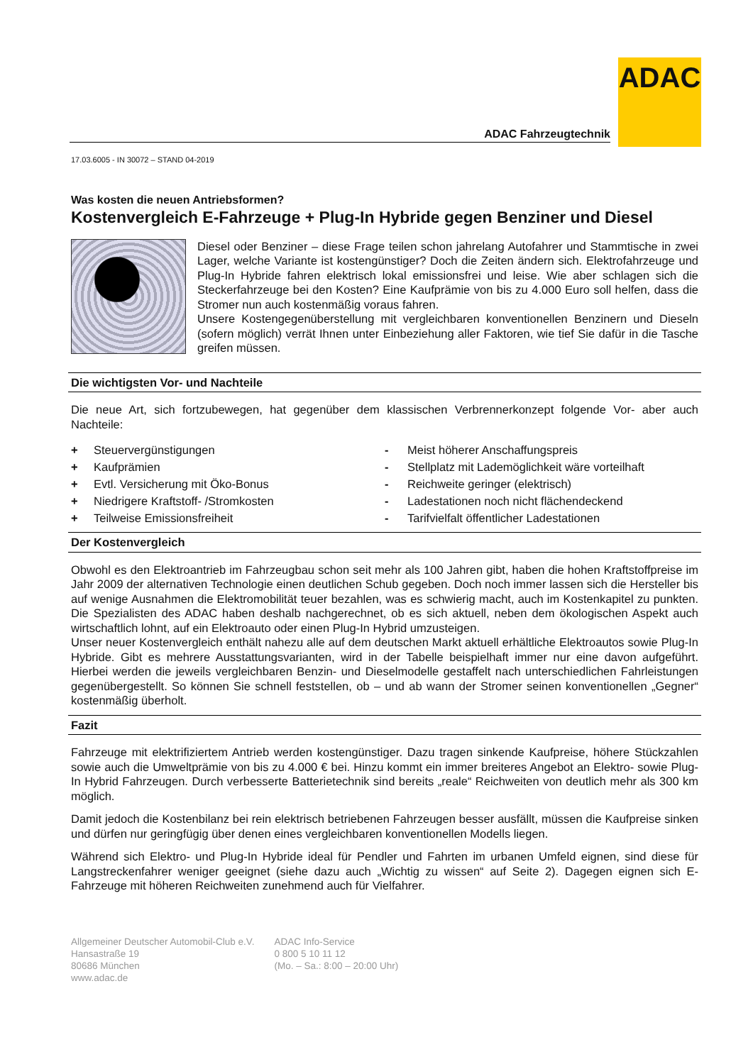ADAC
ADAC Fahrzeugtechnik
17.03.6005 - IN 30072 – STAND 04-2019
Was kosten die neuen Antriebsformen?
Kostenvergleich E-Fahrzeuge + Plug-In Hybride gegen Benziner und Diesel
Diesel oder Benziner – diese Frage teilen schon jahrelang Autofahrer und Stammtische in zwei Lager, welche Variante ist kostengünstiger? Doch die Zeiten ändern sich. Elektrofahrzeuge und Plug-In Hybride fahren elektrisch lokal emissionsfrei und leise. Wie aber schlagen sich die Steckerfahrzeuge bei den Kosten? Eine Kaufprämie von bis zu 4.000 Euro soll helfen, dass die Stromer nun auch kostenmäßig voraus fahren.
Unsere Kostengegenüberstellung mit vergleichbaren konventionellen Benzinern und Dieseln (sofern möglich) verrät Ihnen unter Einbeziehung aller Faktoren, wie tief Sie dafür in die Tasche greifen müssen.
Die wichtigsten Vor- und Nachteile
Die neue Art, sich fortzubewegen, hat gegenüber dem klassischen Verbrennerkonzept folgende Vor- aber auch Nachteile:
+ Steuervergünstigungen
+ Kaufprämien
+ Evtl. Versicherung mit Öko-Bonus
+ Niedrigere Kraftstoff- /Stromkosten
+ Teilweise Emissionsfreiheit
- Meist höherer Anschaffungspreis
- Stellplatz mit Lademöglichkeit wäre vorteilhaft
- Reichweite geringer (elektrisch)
- Ladestationen noch nicht flächendeckend
- Tarifvielfalt öffentlicher Ladestationen
Der Kostenvergleich
Obwohl es den Elektroantrieb im Fahrzeugbau schon seit mehr als 100 Jahren gibt, haben die hohen Kraftstoffpreise im Jahr 2009 der alternativen Technologie einen deutlichen Schub gegeben. Doch noch immer lassen sich die Hersteller bis auf wenige Ausnahmen die Elektromobilität teuer bezahlen, was es schwierig macht, auch im Kostenkapitel zu punkten. Die Spezialisten des ADAC haben deshalb nachgerechnet, ob es sich aktuell, neben dem ökologischen Aspekt auch wirtschaftlich lohnt, auf ein Elektroauto oder einen Plug-In Hybrid umzusteigen.
Unser neuer Kostenvergleich enthält nahezu alle auf dem deutschen Markt aktuell erhältliche Elektroautos sowie Plug-In Hybride. Gibt es mehrere Ausstattungsvarianten, wird in der Tabelle beispielhaft immer nur eine davon aufgeführt. Hierbei werden die jeweils vergleichbaren Benzin- und Dieselmodelle gestaffelt nach unterschied­lichen Fahrleistungen gegenübergestellt. So können Sie schnell feststellen, ob – und ab wann der Stromer seinen konventionellen „Gegner“ kostenmäßig überholt.
Fazit
Fahrzeuge mit elektrifiziertem Antrieb werden kostengünstiger. Dazu tragen sinkende Kaufpreise, höhere Stück­zahlen sowie auch die Umweltprämie von bis zu 4.000 € bei. Hinzu kommt ein immer breiteres Angebot an Elektro- sowie Plug-In Hybrid Fahrzeugen. Durch verbesserte Batterietechnik sind bereits „reale“ Reichweiten von deutlich mehr als 300 km möglich.
Damit jedoch die Kostenbilanz bei rein elektrisch betriebenen Fahrzeugen besser ausfällt, müssen die Kauf­preise sinken und dürfen nur geringfügig über denen eines vergleichbaren konventionellen Modells liegen.
Während sich Elektro- und Plug-In Hybride ideal für Pendler und Fahrten im urbanen Umfeld eignen, sind diese für Langstreckenfahrer weniger geeignet (siehe dazu auch „Wichtig zu wissen“ auf Seite 2). Dagegen eignen sich E-Fahrzeuge mit höheren Reichweiten zunehmend auch für Vielfahrer.
Allgemeiner Deutscher Automobil-Club e.V.
Hansastraße 19
80686 München
www.adac.de
ADAC Info-Service
0 800 5 10 11 12
(Mo. – Sa.: 8:00 – 20:00 Uhr)